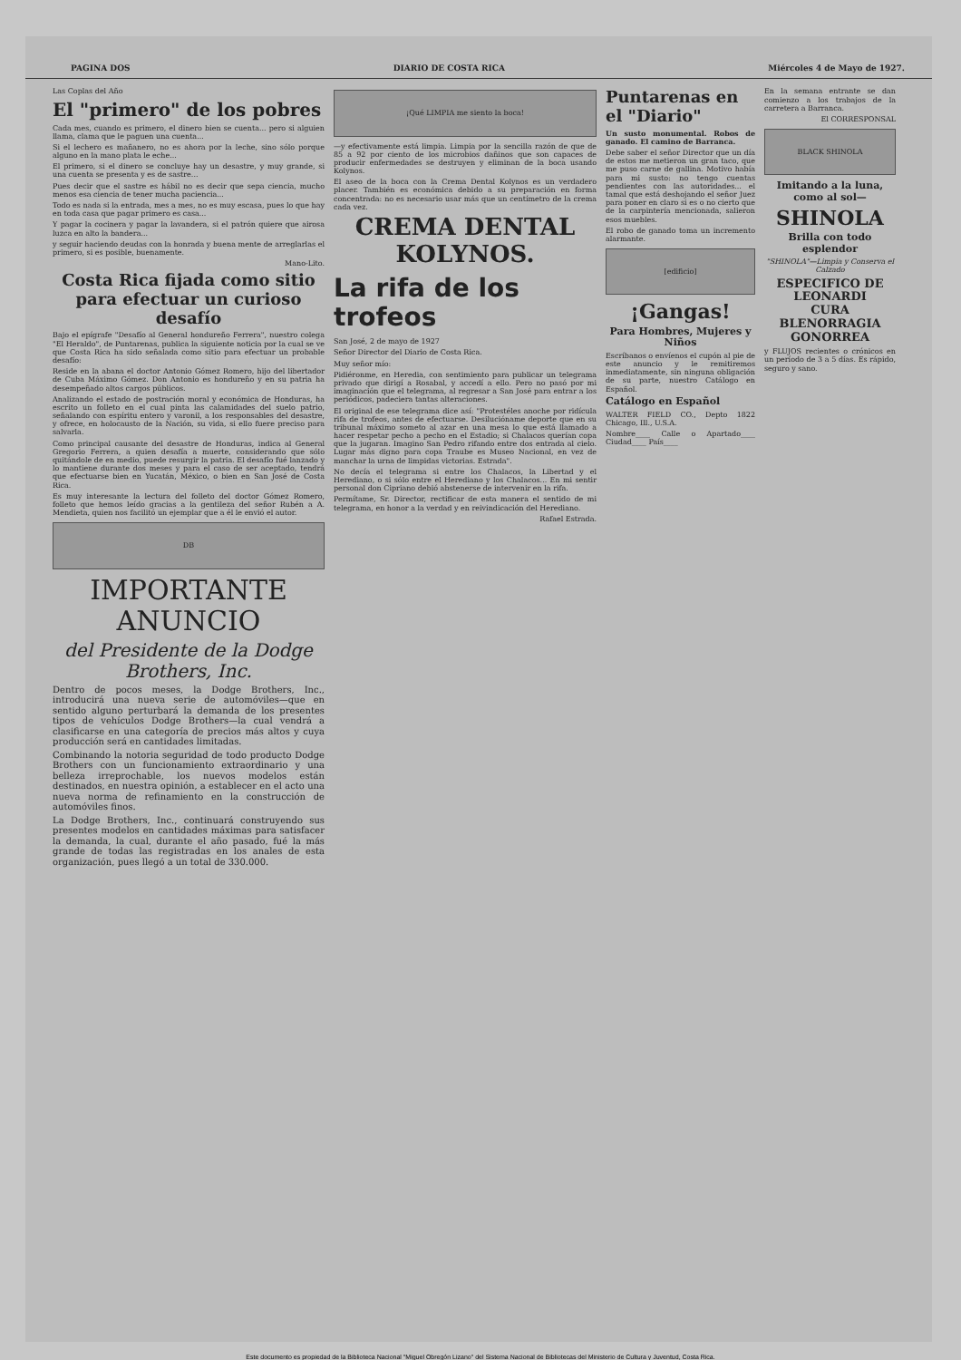PAGINA DOS DIARIO DE COSTA RICA Miércoles 4 de Mayo de 1927.
Las Coplas del Año
El "primero" de los pobres
Cada mes, cuando es primero, el dinero bien se cuenta... pero si alguien llama, clama que le paguen una cuenta...
Si el lechero es mañanero, no es ahora por la leche, sino sólo porque alguno en la mano plata le eche...
El primero, si el dinero se concluye hay un desastre, y muy grande, si una cuenta se presenta y es de sastre...
Pues decir que el sastre es hábil no es decir que sepa ciencia, mucho menos esa ciencia de tener mucha paciencia...
Todo es nada si la entrada, mes a mes, no es muy escasa, pues lo que hay en toda casa que pagar primero es casa...
Y pagar la cocinera y pagar la lavandera, si el patrón quiere que airosa luzca en alto la bandera...
y seguir haciendo deudas con la honrada y buena mente de arreglarlas el primero, si es posible, buenamente.
Mano-Lito.
Costa Rica fijada como sitio para efectuar un curioso desafío
Bajo el epígrafe "Desafío al General hondureño Ferrera", nuestro colega "El Heraldo", de Puntarenas, publica la siguiente noticia por la cual se ve que Costa Rica ha sido señalada como sitio para efectuar un probable desafío:
Reside en la abana el doctor Antonio Gómez Romero, hijo del libertador de Cuba Máximo Gómez. Don Antonio es hondureño y en su patria ha desempeñado altos cargos públicos.
Analizando el estado de postración moral y económica de Honduras, ha escrito un folleto en el cual pinta las calamidades del suelo patrio, señalando con espíritu entero y varonil, a los responsables del desastre, y ofrece, en holocausto de la Nación, su vida, si ello fuere preciso para salvarla.
Como principal causante del desastre de Honduras, indica al General Gregorio Ferrera, a quien desafía a muerte, considerando que sólo quitándole de en medio, puede resurgir la patria. El desafío fué lanzado y lo mantiene durante dos meses y para el caso de ser aceptado, tendrá que efectuarse bien en Yucatán, México, o bien en San José de Costa Rica.
Es muy interesante la lectura del folleto del doctor Gómez Romero, folleto que hemos leído gracias a la gentileza del señor Rubén a A. Mendieta, quien nos facilitó un ejemplar que a él le envió el autor.
DB
IMPORTANTE ANUNCIO
del Presidente de la Dodge Brothers, Inc.
Dentro de pocos meses, la Dodge Brothers, Inc., introducirá una nueva serie de automóviles—que en sentido alguno perturbará la demanda de los presentes tipos de vehículos Dodge Brothers—la cual vendrá a clasificarse en una categoría de precios más altos y cuya producción será en cantidades limitadas.
Combinando la notoria seguridad de todo producto Dodge Brothers con un funcionamiento extraordinario y una belleza irreprochable, los nuevos modelos están destinados, en nuestra opinión, a establecer en el acto una nueva norma de refinamiento en la construcción de automóviles finos.
La Dodge Brothers, Inc., continuará construyendo sus presentes modelos en cantidades máximas para satisfacer la demanda, la cual, durante el año pasado, fué la más grande de todas las registradas en los anales de esta organización, pues llegó a un total de 330.000.
¡Qué LIMPIA me siento la boca!
—y efectivamente está limpia. Limpia por la sencilla razón de que de 85 a 92 por ciento de los microbios dañinos que son capaces de producir enfermedades se destruyen y eliminan de la boca usando Kolynos.
El aseo de la boca con la Crema Dental Kolynos es un verdadero placer. También es económica debido a su preparación en forma concentrada: no es necesario usar más que un centímetro de la crema cada vez.
CREMA DENTAL KOLYNOS.
La rifa de los trofeos
San José, 2 de mayo de 1927
Señor Director del Diario de Costa Rica.
Muy señor mío:
Pidiéronme, en Heredia, con sentimiento para publicar un telegrama privado que dirigí a Rosabal, y accedí a ello. Pero no pasó por mi imaginación que el telegrama, al regresar a San José para entrar a los periódicos, padeciera tantas alteraciones.
El original de ese telegrama dice así: "Protestéles anoche por ridícula rifa de trofeos, antes de efectuarse. Desilucióname deporte que en su tribunal máximo someto al azar en una mesa lo que está llamado a hacer respetar pecho a pecho en el Estadio; si Chalacos querían copa que la jugaran. Imagino San Pedro rifando entre dos entrada al cielo. Lugar más digno para copa Traube es Museo Nacional, en vez de manchar la urna de limpidas victorias. Estrada".
No decía el telegrama si entre los Chalacos, la Libertad y el Herediano, o si sólo entre el Herediano y los Chalacos... En mi sentir personal don Cipriano debió abstenerse de intervenir en la rifa.
Permítame, Sr. Director, rectificar de esta manera el sentido de mi telegrama, en honor a la verdad y en reivindicación del Herediano.
Rafael Estrada.
Puntarenas en el "Diario"
Un susto monumental. Robos de ganado. El camino de Barranca.
Debe saber el señor Director que un día de estos me metieron un gran taco, que me puso carne de gallina. Motivo había para mi susto: no tengo cuentas pendientes con las autoridades... el tamal que está deshojando el señor Juez para poner en claro si es o no cierto que de la carpintería mencionada, salieron esos muebles.
El robo de ganado toma un incremento alarmante.
[edificio]
¡Gangas!
Para Hombres, Mujeres y Niños
Escríbanos o envíenos el cupón al pie de este anuncio y le remitiremos inmediatamente, sin ninguna obligación de su parte, nuestro Catálogo en Español.
Catálogo en Español
WALTER FIELD CO., Depto 1822 Chicago, Ill., U.S.A.
Nombre____ Calle o Apartado____ Ciudad____ País____
En la semana entrante se dan comienzo a los trabajos de la carretera a Barranca.
El CORRESPONSAL
BLACK SHINOLA
Imitando a la luna, como al sol—
SHINOLA
Brilla con todo esplendor
"SHINOLA"—Limpia y Conserva el Calzado
ESPECIFICO DE LEONARDI
CURA BLENORRAGIA GONORREA
y FLUJOS recientes o crónicos en un período de 3 a 5 días. Es rápido, seguro y sano.
Este documento es propiedad de la Biblioteca Nacional "Miguel Obregón Lizano" del Sistema Nacional de Bibliotecas del Ministerio de Cultura y Juventud, Costa Rica.